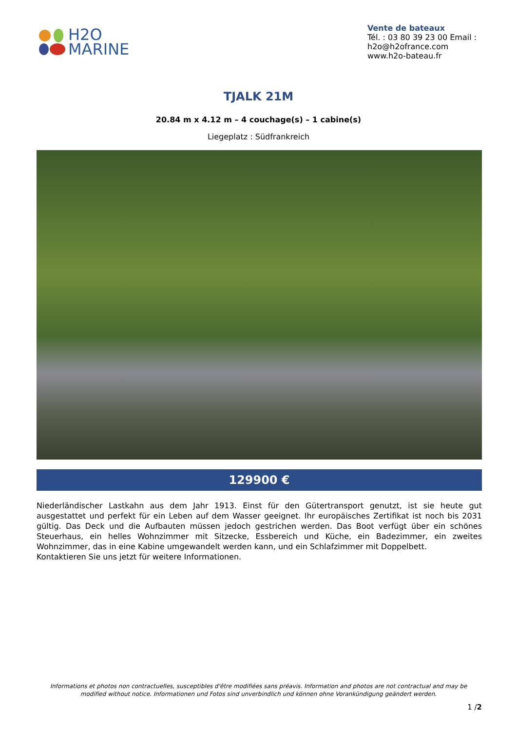H2O
MARINE
Vente de bateaux
Tél. : 03 80 39 23 00 Email : h2o@h2ofrance.com
www.h2o-bateau.fr
TJALK 21M
20.84 m x 4.12 m – 4 couchage(s) – 1 cabine(s)
Liegeplatz : Südfrankreich
129900 €
Niederländischer Lastkahn aus dem Jahr 1913. Einst für den Gütertransport genutzt, ist sie heute gut ausgestattet und perfekt für ein Leben auf dem Wasser geeignet. Ihr europäisches Zertifikat ist noch bis 2031 gültig. Das Deck und die Aufbauten müssen jedoch gestrichen werden. Das Boot verfügt über ein schönes Steuerhaus, ein helles Wohnzimmer mit Sitzecke, Essbereich und Küche, ein Badezimmer, ein zweites Wohnzimmer, das in eine Kabine umgewandelt werden kann, und ein Schlafzimmer mit Doppelbett.
Kontaktieren Sie uns jetzt für weitere Informationen.
Informations et photos non contractuelles, susceptibles d'être modifiées sans préavis. Information and photos are not contractual and may be modified without notice. Informationen und Fotos sind unverbindlich und können ohne Vorankündigung geändert werden.
1 /2